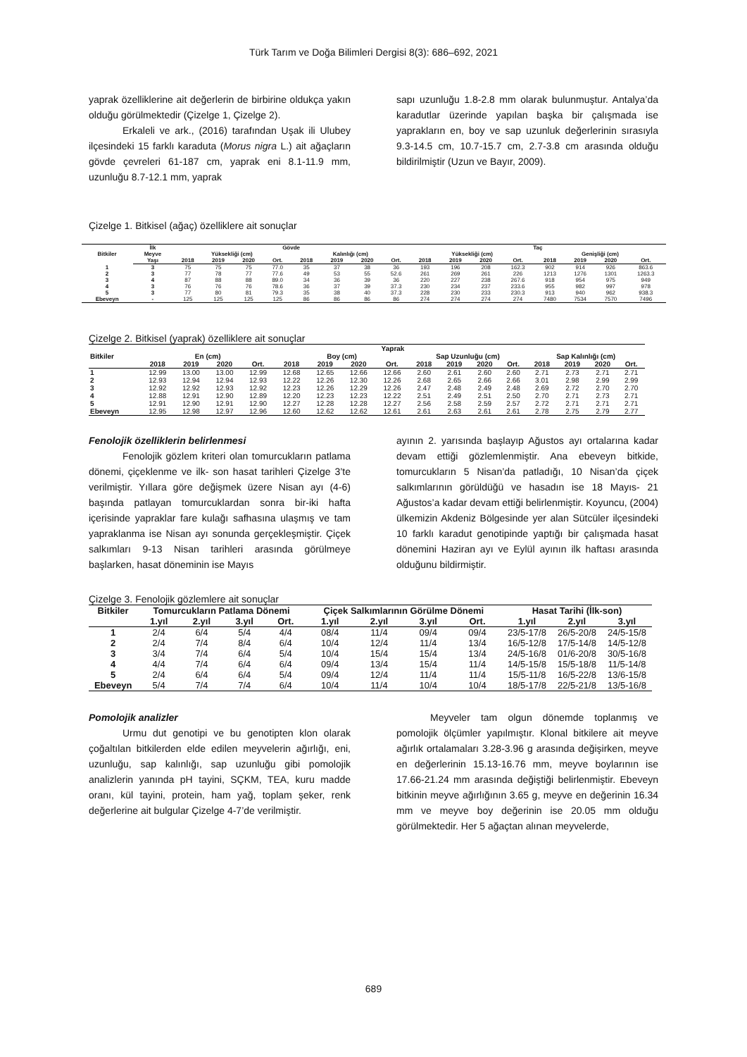Türk Tarım ve Doğa Bilimleri Dergisi 8(3): 686–692, 2021
yaprak özelliklerine ait değerlerin de birbirine oldukça yakın olduğu görülmektedir (Çizelge 1, Çizelge 2).
Erkaleli ve ark., (2016) tarafından Uşak ili Ulubey ilçesindeki 15 farklı karaduta (Morus nigra L.) ait ağaçların gövde çevreleri 61-187 cm, yaprak eni 8.1-11.9 mm, uzunluğu 8.7-12.1 mm, yaprak
sapı uzunluğu 1.8-2.8 mm olarak bulunmuştur. Antalya’da karadutlar üzerinde yapılan başka bir çalışmada ise yaprakların en, boy ve sap uzunluk değerlerinin sırasıyla 9.3-14.5 cm, 10.7-15.7 cm, 2.7-3.8 cm arasında olduğu bildirilmiştir (Uzun ve Bayır, 2009).
Çizelge 1. Bitkisel (ağaç) özelliklere ait sonuçlar
| Bitkiler | İlk | Gövde | | | | | | | | Taç | | | | | | | |
| --- | --- | --- | --- | --- | --- | --- | --- | --- | --- | --- | --- | --- | --- | --- | --- | --- | --- |
| | Meyve | Yüksekliği (cm) | | | | Kalınlığı (cm) | | | | Yüksekliği (cm) | | | | Genişliği (cm) | | | |
| | Yaşı | 2018 | 2019 | 2020 | Ort. | 2018 | 2019 | 2020 | Ort. | 2018 | 2019 | 2020 | Ort. | 2018 | 2019 | 2020 | Ort. |
| 1 | 3 | 75 | 75 | 75 | 77.0 | 35 | 37 | 38 | 36 | 193 | 196 | 208 | 162.3 | 902 | 914 | 926 | 863.6 |
| 2 | 3 | 77 | 78 | 77 | 77.6 | 49 | 53 | 55 | 52.6 | 261 | 269 | 261 | 226 | 1213 | 1276 | 1301 | 1263.3 |
| 3 | 4 | 87 | 88 | 88 | 89.0 | 34 | 36 | 39 | 36 | 220 | 227 | 238 | 267.6 | 918 | 954 | 975 | 949 |
| 4 | 3 | 76 | 76 | 76 | 78.6 | 36 | 37 | 39 | 37.3 | 230 | 234 | 237 | 233.6 | 955 | 982 | 997 | 978 |
| 5 | 3 | 77 | 80 | 81 | 79.3 | 35 | 38 | 40 | 37.3 | 228 | 230 | 233 | 230.3 | 913 | 940 | 962 | 938.3 |
| Ebeveyn | - | 125 | 125 | 125 | 125 | 86 | 86 | 86 | 86 | 274 | 274 | 274 | 274 | 7480 | 7534 | 7570 | 7496 |
Çizelge 2. Bitkisel (yaprak) özelliklere ait sonuçlar
| | Yaprak | | | | | | | | | | | | | | | |
| --- | --- | --- | --- | --- | --- | --- | --- | --- | --- | --- | --- | --- | --- | --- | --- | --- |
| Bitkiler | En (cm) | | | | Boy (cm) | | | | Sap Uzunluğu (cm) | | | | Sap Kalınlığı (cm) | | | |
| | 2018 | 2019 | 2020 | Ort. | 2018 | 2019 | 2020 | Ort. | 2018 | 2019 | 2020 | Ort. | 2018 | 2019 | 2020 | Ort. |
| 1 | 12.99 | 13.00 | 13.00 | 12.99 | 12.68 | 12.65 | 12.66 | 12.66 | 2.60 | 2.61 | 2.60 | 2.60 | 2.71 | 2.73 | 2.71 | 2.71 |
| 2 | 12.93 | 12.94 | 12.94 | 12.93 | 12.22 | 12.26 | 12.30 | 12.26 | 2.68 | 2.65 | 2.66 | 2.66 | 3.01 | 2.98 | 2.99 | 2.99 |
| 3 | 12.92 | 12.92 | 12.93 | 12.92 | 12.23 | 12.26 | 12.29 | 12.26 | 2.47 | 2.48 | 2.49 | 2.48 | 2.69 | 2.72 | 2.70 | 2.70 |
| 4 | 12.88 | 12.91 | 12.90 | 12.89 | 12.20 | 12.23 | 12.23 | 12.22 | 2.51 | 2.49 | 2.51 | 2.50 | 2.70 | 2.71 | 2.73 | 2.71 |
| 5 | 12.91 | 12.90 | 12.91 | 12.90 | 12.27 | 12.28 | 12.28 | 12.27 | 2.56 | 2.58 | 2.59 | 2.57 | 2.72 | 2.71 | 2.71 | 2.71 |
| Ebeveyn | 12.95 | 12.98 | 12.97 | 12.96 | 12.60 | 12.62 | 12.62 | 12.61 | 2.61 | 2.63 | 2.61 | 2.61 | 2.78 | 2.75 | 2.79 | 2.77 |
Fenolojik özelliklerin belirlenmesi
Fenolojik gözlem kriteri olan tomurcukların patlama dönemi, çiçeklenme ve ilk- son hasat tarihleri Çizelge 3’te verilmiştir. Yıllara göre değişmek üzere Nisan ayı (4-6) başında patlayan tomurcuklardan sonra bir-iki hafta içerisinde yapraklar fare kulağı safhasına ulaşmış ve tam yapraklanma ise Nisan ayı sonunda gerçekleşmiştir. Çiçek salkımları 9-13 Nisan tarihleri arasında görülmeye başlarken, hasat döneminin ise Mayıs
ayının 2. yarısında başlayıp Ağustos ayı ortalarına kadar devam ettiği gözlemlenmiştir. Ana ebeveyn bitkide, tomurcukların 5 Nisan’da patladığı, 10 Nisan’da çiçek salkımlarının görüldüğü ve hasadın ise 18 Mayıs- 21 Ağustos’a kadar devam ettiği belirlenmiştir. Koyuncu, (2004) ülkemizin Akdeniz Bölgesinde yer alan Sütcüler ilçesindeki 10 farklı karadut genotipinde yaptığı bir çalışmada hasat dönemini Haziran ayı ve Eylül ayının ilk haftası arasında olduğunu bildirmiştir.
Çizelge 3. Fenolojik gözlemlere ait sonuçlar
| Bitkiler | Tomurcukların Patlama Dönemi | | | | Çiçek Salkımlarının Görülme Dönemi | | | | Hasat Tarihi (İlk-son) | | |
| --- | --- | --- | --- | --- | --- | --- | --- | --- | --- | --- | --- |
| | 1.yıl | 2.yıl | 3.yıl | Ort. | 1.yıl | 2.yıl | 3.yıl | Ort. | 1.yıl | 2.yıl | 3.yıl |
| 1 | 2/4 | 6/4 | 5/4 | 4/4 | 08/4 | 11/4 | 09/4 | 09/4 | 23/5-17/8 | 26/5-20/8 | 24/5-15/8 |
| 2 | 2/4 | 7/4 | 8/4 | 6/4 | 10/4 | 12/4 | 11/4 | 13/4 | 16/5-12/8 | 17/5-14/8 | 14/5-12/8 |
| 3 | 3/4 | 7/4 | 6/4 | 5/4 | 10/4 | 15/4 | 15/4 | 13/4 | 24/5-16/8 | 01/6-20/8 | 30/5-16/8 |
| 4 | 4/4 | 7/4 | 6/4 | 6/4 | 09/4 | 13/4 | 15/4 | 11/4 | 14/5-15/8 | 15/5-18/8 | 11/5-14/8 |
| 5 | 2/4 | 6/4 | 6/4 | 5/4 | 09/4 | 12/4 | 11/4 | 11/4 | 15/5-11/8 | 16/5-22/8 | 13/6-15/8 |
| Ebeveyn | 5/4 | 7/4 | 7/4 | 6/4 | 10/4 | 11/4 | 10/4 | 10/4 | 18/5-17/8 | 22/5-21/8 | 13/5-16/8 |
Pomolojik analizler
Urmu dut genotipi ve bu genotipten klon olarak çoğaltılan bitkilerden elde edilen meyvelerin ağırlığı, eni, uzunluğu, sap kalınlığı, sap uzunluğu gibi pomolojik analizlerin yanında pH tayini, SÇKM, TEA, kuru madde oranı, kül tayini, protein, ham yağ, toplam şeker, renk değerlerine ait bulgular Çizelge 4-7’de verilmiştir.
Meyveler tam olgun dönemde toplanmış ve pomolojik ölçümler yapılmıştır. Klonal bitkilere ait meyve ağırlık ortalamaları 3.28-3.96 g arasında değişirken, meyve en değerlerinin 15.13-16.76 mm, meyve boylarının ise 17.66-21.24 mm arasında değiştiği belirlenmiştir. Ebeveyn bitkinin meyve ağırlığının 3.65 g, meyve en değerinin 16.34 mm ve meyve boy değerinin ise 20.05 mm olduğu görülmektedir. Her 5 ağaçtan alınan meyvelerde,
689